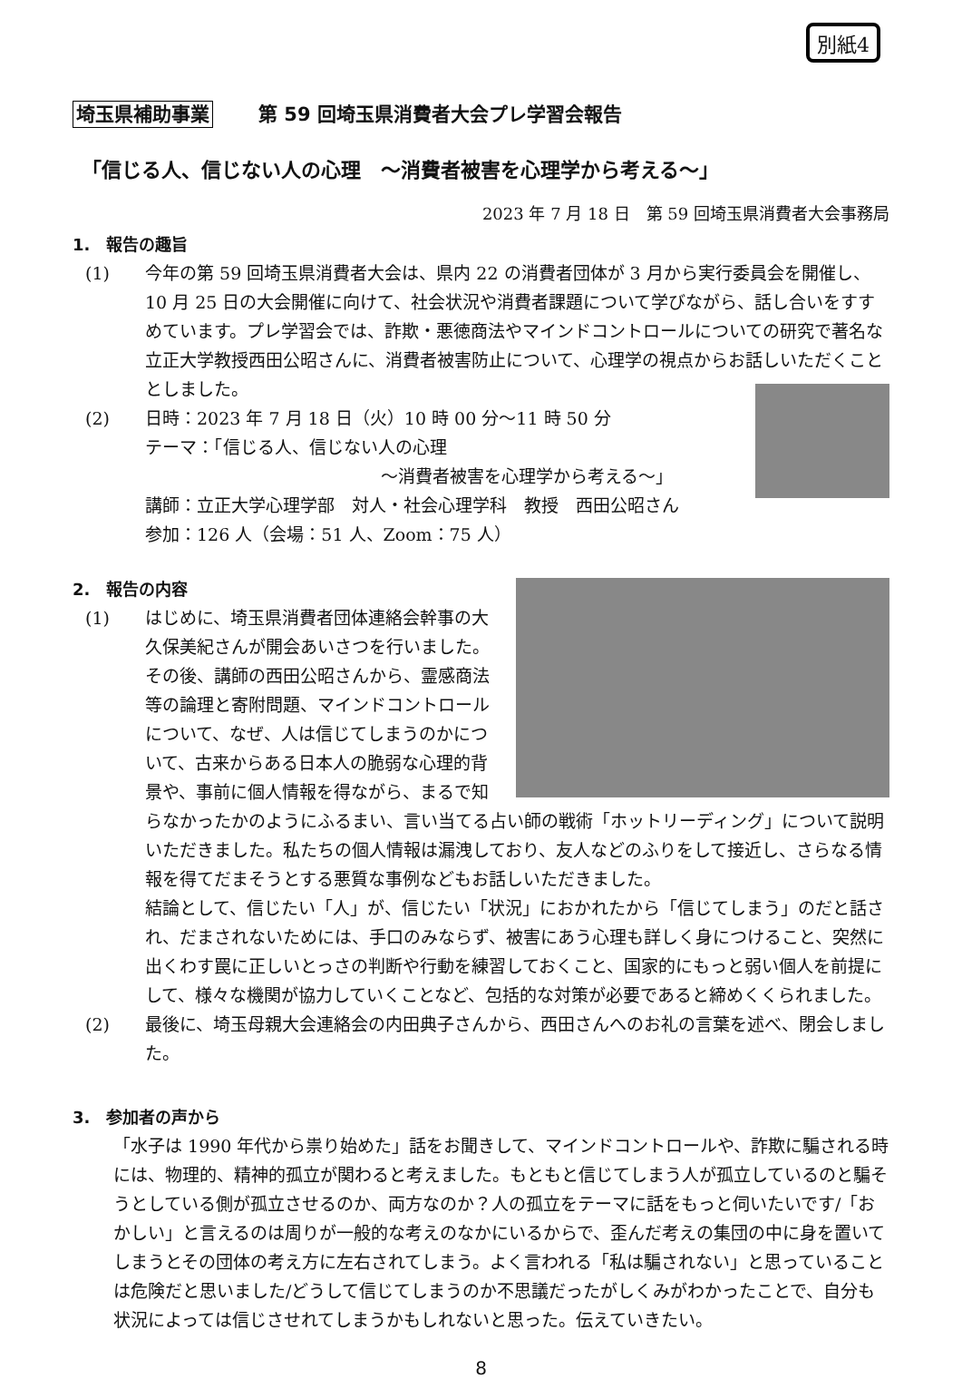別紙4
埼玉県補助事業 第 59 回埼玉県消費者大会プレ学習会報告
「信じる人、信じない人の心理　～消費者被害を心理学から考える～」
2023 年 7 月 18 日　第 59 回埼玉県消費者大会事務局
1.　報告の趣旨
(1) 今年の第 59 回埼玉県消費者大会は、県内 22 の消費者団体が 3 月から実行委員会を開催し、10 月 25 日の大会開催に向けて、社会状況や消費者課題について学びながら、話し合いをすすめています。プレ学習会では、詐欺・悪徳商法やマインドコントロールについての研究で著名な立正大学教授西田公昭さんに、消費者被害防止について、心理学の視点からお話しいただくこととしました。
(2) 日時：2023 年 7 月 18 日（火）10 時 00 分～11 時 50 分
テーマ：「信じる人、信じない人の心理
～消費者被害を心理学から考える～」
講師：立正大学心理学部　対人・社会心理学科　教授　西田公昭さん
参加：126 人（会場：51 人、Zoom：75 人）
2.　報告の内容
(1) はじめに、埼玉県消費者団体連絡会幹事の大久保美紀さんが開会あいさつを行いました。その後、講師の西田公昭さんから、霊感商法等の論理と寄附問題、マインドコントロールについて、なぜ、人は信じてしまうのかについて、古来からある日本人の脆弱な心理的背景や、事前に個人情報を得ながら、まるで知らなかったかのようにふるまい、言い当てる占い師の戦術「ホットリーディング」について説明いただきました。私たちの個人情報は漏洩しており、友人などのふりをして接近し、さらなる情報を得てだまそうとする悪質な事例などもお話しいただきました。
結論として、信じたい「人」が、信じたい「状況」におかれたから「信じてしまう」のだと話され、だまされないためには、手口のみならず、被害にあう心理も詳しく身につけること、突然に出くわす罠に正しいとっさの判断や行動を練習しておくこと、国家的にもっと弱い個人を前提にして、様々な機関が協力していくことなど、包括的な対策が必要であると締めくくられました。
(2) 最後に、埼玉母親大会連絡会の内田典子さんから、西田さんへのお礼の言葉を述べ、閉会しました。
3.　参加者の声から
「水子は 1990 年代から祟り始めた」話をお聞きして、マインドコントロールや、詐欺に騙される時には、物理的、精神的孤立が関わると考えました。もともと信じてしまう人が孤立しているのと騙そうとしている側が孤立させるのか、両方なのか？人の孤立をテーマに話をもっと伺いたいです/「おかしい」と言えるのは周りが一般的な考えのなかにいるからで、歪んだ考えの集団の中に身を置いてしまうとその団体の考え方に左右されてしまう。よく言われる「私は騙されない」と思っていることは危険だと思いました/どうして信じてしまうのか不思議だったがしくみがわかったことで、自分も状況によっては信じさせれてしまうかもしれないと思った。伝えていきたい。
8